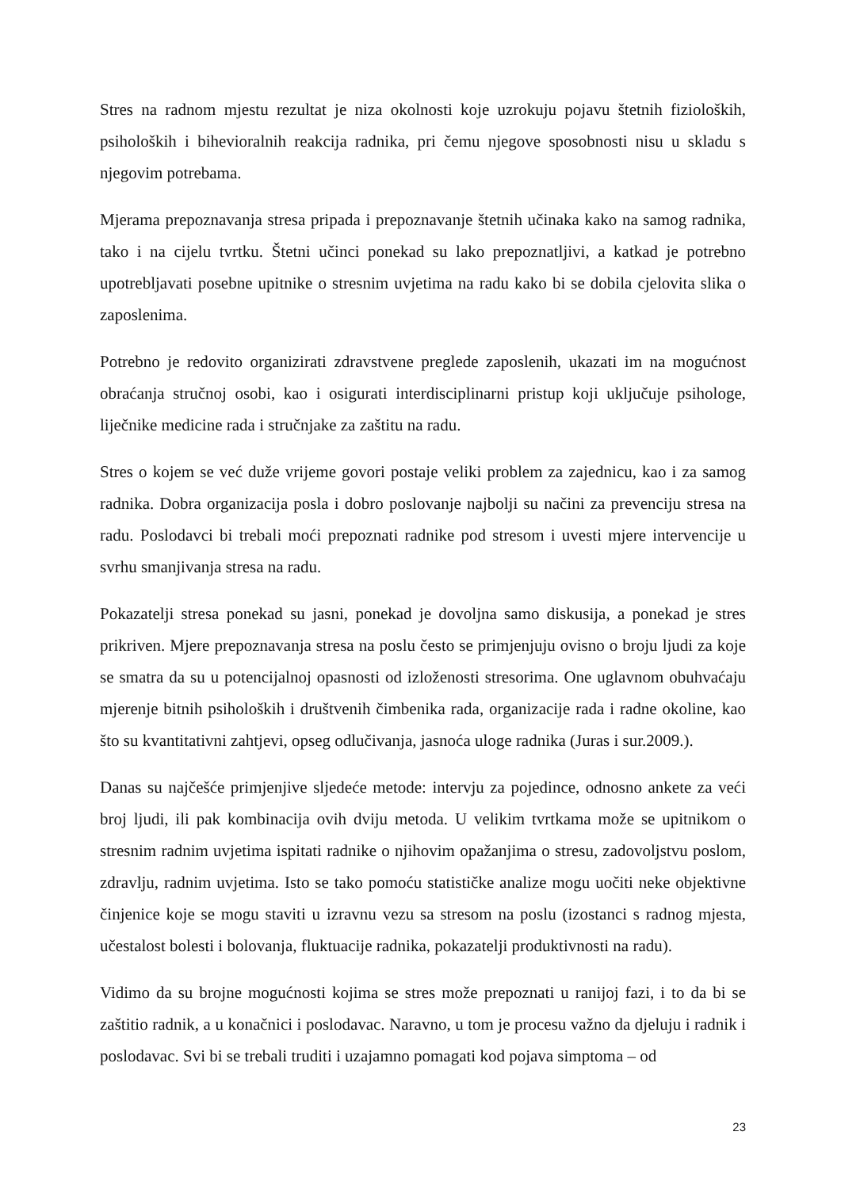Stres na radnom mjestu rezultat je niza okolnosti koje uzrokuju pojavu štetnih fizioloških, psiholoških i bihevioralnih reakcija radnika, pri čemu njegove sposobnosti nisu u skladu s njegovim potrebama.
Mjerama prepoznavanja stresa pripada i prepoznavanje štetnih učinaka kako na samog radnika, tako i na cijelu tvrtku. Štetni učinci ponekad su lako prepoznatljivi, a katkad je potrebno upotrebljavati posebne upitnike o stresnim uvjetima na radu kako bi se dobila cjelovita slika o zaposlenima.
Potrebno je redovito organizirati zdravstvene preglede zaposlenih, ukazati im na mogućnost obraćanja stručnoj osobi, kao i osigurati interdisciplinarni pristup koji uključuje psihologe, liječnike medicine rada i stručnjake za zaštitu na radu.
Stres o kojem se već duže vrijeme govori postaje veliki problem za zajednicu, kao i za samog radnika. Dobra organizacija posla i dobro poslovanje najbolji su načini za prevenciju stresa na radu. Poslodavci bi trebali moći prepoznati radnike pod stresom i uvesti mjere intervencije u svrhu smanjivanja stresa na radu.
Pokazatelji stresa ponekad su jasni, ponekad je dovoljna samo diskusija, a ponekad je stres prikriven. Mjere prepoznavanja stresa na poslu često se primjenjuju ovisno o broju ljudi za koje se smatra da su u potencijalnoj opasnosti od izloženosti stresorima. One uglavnom obuhvaćaju mjerenje bitnih psiholoških i društvenih čimbenika rada, organizacije rada i radne okoline, kao što su kvantitativni zahtjevi, opseg odlučivanja, jasnoća uloge radnika (Juras i sur.2009.).
Danas su najčešće primjenjive sljedeće metode: intervju za pojedince, odnosno ankete za veći broj ljudi, ili pak kombinacija ovih dviju metoda. U velikim tvrtkama može se upitnikom o stresnim radnim uvjetima ispitati radnike o njihovim opažanjima o stresu, zadovoljstvu poslom, zdravlju, radnim uvjetima. Isto se tako pomoću statističke analize mogu uočiti neke objektivne činjenice koje se mogu staviti u izravnu vezu sa stresom na poslu (izostanci s radnog mjesta, učestalost bolesti i bolovanja, fluktuacije radnika, pokazatelji produktivnosti na radu).
Vidimo da su brojne mogućnosti kojima se stres može prepoznati u ranijoj fazi, i to da bi se zaštitio radnik, a u konačnici i poslodavac. Naravno, u tom je procesu važno da djeluju i radnik i poslodavac. Svi bi se trebali truditi i uzajamno pomagati kod pojava simptoma – od
23